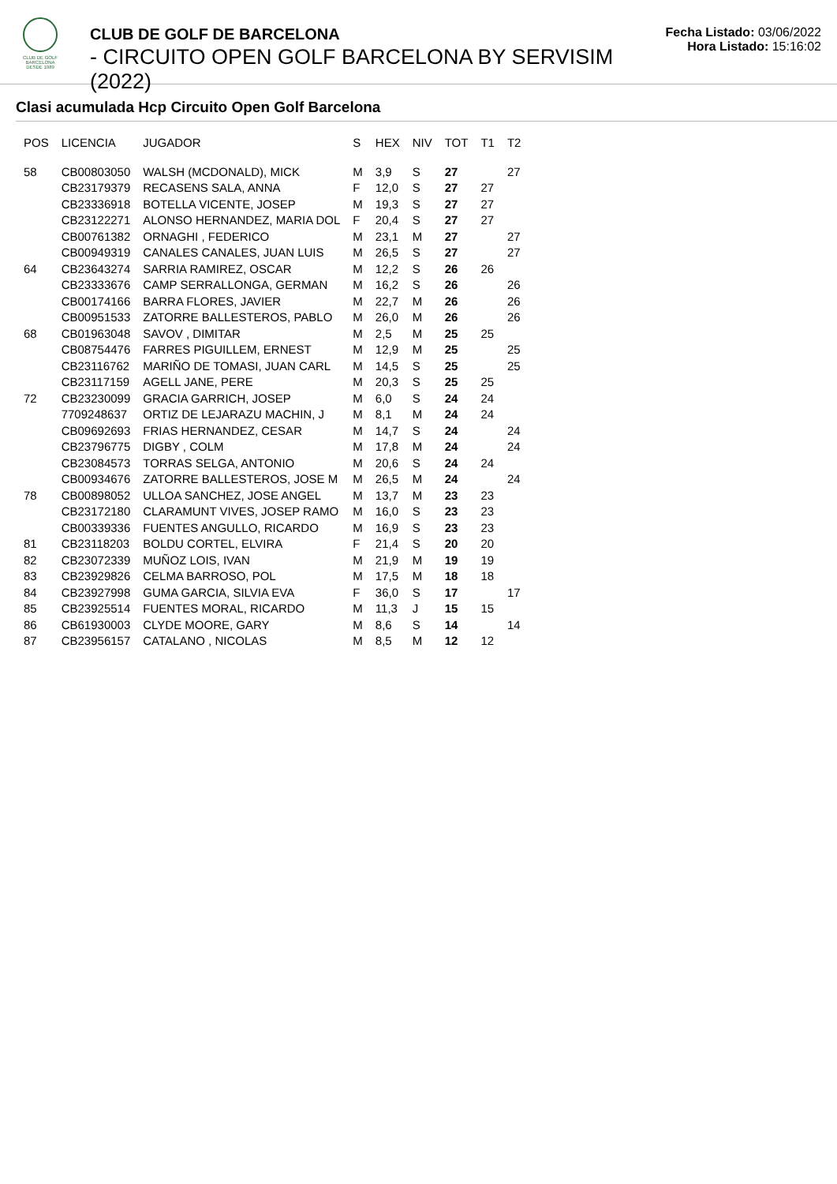CLUB DE GOLF BARCELONA
DESDE 1989
CLUB DE GOLF DE BARCELONA
- CIRCUITO OPEN GOLF BARCELONA BY SERVISIM (2022)
Fecha Listado: 03/06/2022
Hora Listado: 15:16:02
Clasi acumulada Hcp Circuito Open Golf Barcelona
| POS | LICENCIA | JUGADOR | S | HEX | NIV | TOT | T1 | T2 |
| --- | --- | --- | --- | --- | --- | --- | --- | --- |
| 58 | CB00803050 | WALSH (MCDONALD), MICK | M | 3,9 | S | 27 | | 27 |
| | CB23179379 | RECASENS SALA, ANNA | F | 12,0 | S | 27 | 27 | |
| | CB23336918 | BOTELLA VICENTE, JOSEP | M | 19,3 | S | 27 | 27 | |
| | CB23122271 | ALONSO HERNANDEZ, MARIA DOL | F | 20,4 | S | 27 | 27 | |
| | CB00761382 | ORNAGHI , FEDERICO | M | 23,1 | M | 27 | | 27 |
| | CB00949319 | CANALES CANALES, JUAN LUIS | M | 26,5 | S | 27 | | 27 |
| 64 | CB23643274 | SARRIA RAMIREZ, OSCAR | M | 12,2 | S | 26 | 26 | |
| | CB23333676 | CAMP SERRALLONGA, GERMAN | M | 16,2 | S | 26 | | 26 |
| | CB00174166 | BARRA FLORES, JAVIER | M | 22,7 | M | 26 | | 26 |
| | CB00951533 | ZATORRE BALLESTEROS, PABLO | M | 26,0 | M | 26 | | 26 |
| 68 | CB01963048 | SAVOV , DIMITAR | M | 2,5 | M | 25 | 25 | |
| | CB08754476 | FARRES PIGUILLEM, ERNEST | M | 12,9 | M | 25 | | 25 |
| | CB23116762 | MARIÑO DE TOMASI, JUAN CARL | M | 14,5 | S | 25 | | 25 |
| | CB23117159 | AGELL JANE, PERE | M | 20,3 | S | 25 | 25 | |
| 72 | CB23230099 | GRACIA GARRICH, JOSEP | M | 6,0 | S | 24 | 24 | |
| | 7709248637 | ORTIZ DE LEJARAZU MACHIN, J | M | 8,1 | M | 24 | 24 | |
| | CB09692693 | FRIAS HERNANDEZ, CESAR | M | 14,7 | S | 24 | | 24 |
| | CB23796775 | DIGBY , COLM | M | 17,8 | M | 24 | | 24 |
| | CB23084573 | TORRAS SELGA, ANTONIO | M | 20,6 | S | 24 | 24 | |
| | CB00934676 | ZATORRE BALLESTEROS, JOSE M | M | 26,5 | M | 24 | | 24 |
| 78 | CB00898052 | ULLOA SANCHEZ, JOSE ANGEL | M | 13,7 | M | 23 | 23 | |
| | CB23172180 | CLARAMUNT VIVES, JOSEP RAMO | M | 16,0 | S | 23 | 23 | |
| | CB00339336 | FUENTES ANGULLO, RICARDO | M | 16,9 | S | 23 | 23 | |
| 81 | CB23118203 | BOLDU CORTEL, ELVIRA | F | 21,4 | S | 20 | 20 | |
| 82 | CB23072339 | MUÑOZ LOIS, IVAN | M | 21,9 | M | 19 | 19 | |
| 83 | CB23929826 | CELMA BARROSO, POL | M | 17,5 | M | 18 | 18 | |
| 84 | CB23927998 | GUMA GARCIA, SILVIA EVA | F | 36,0 | S | 17 | | 17 |
| 85 | CB23925514 | FUENTES MORAL, RICARDO | M | 11,3 | J | 15 | 15 | |
| 86 | CB61930003 | CLYDE MOORE, GARY | M | 8,6 | S | 14 | | 14 |
| 87 | CB23956157 | CATALANO , NICOLAS | M | 8,5 | M | 12 | 12 | |